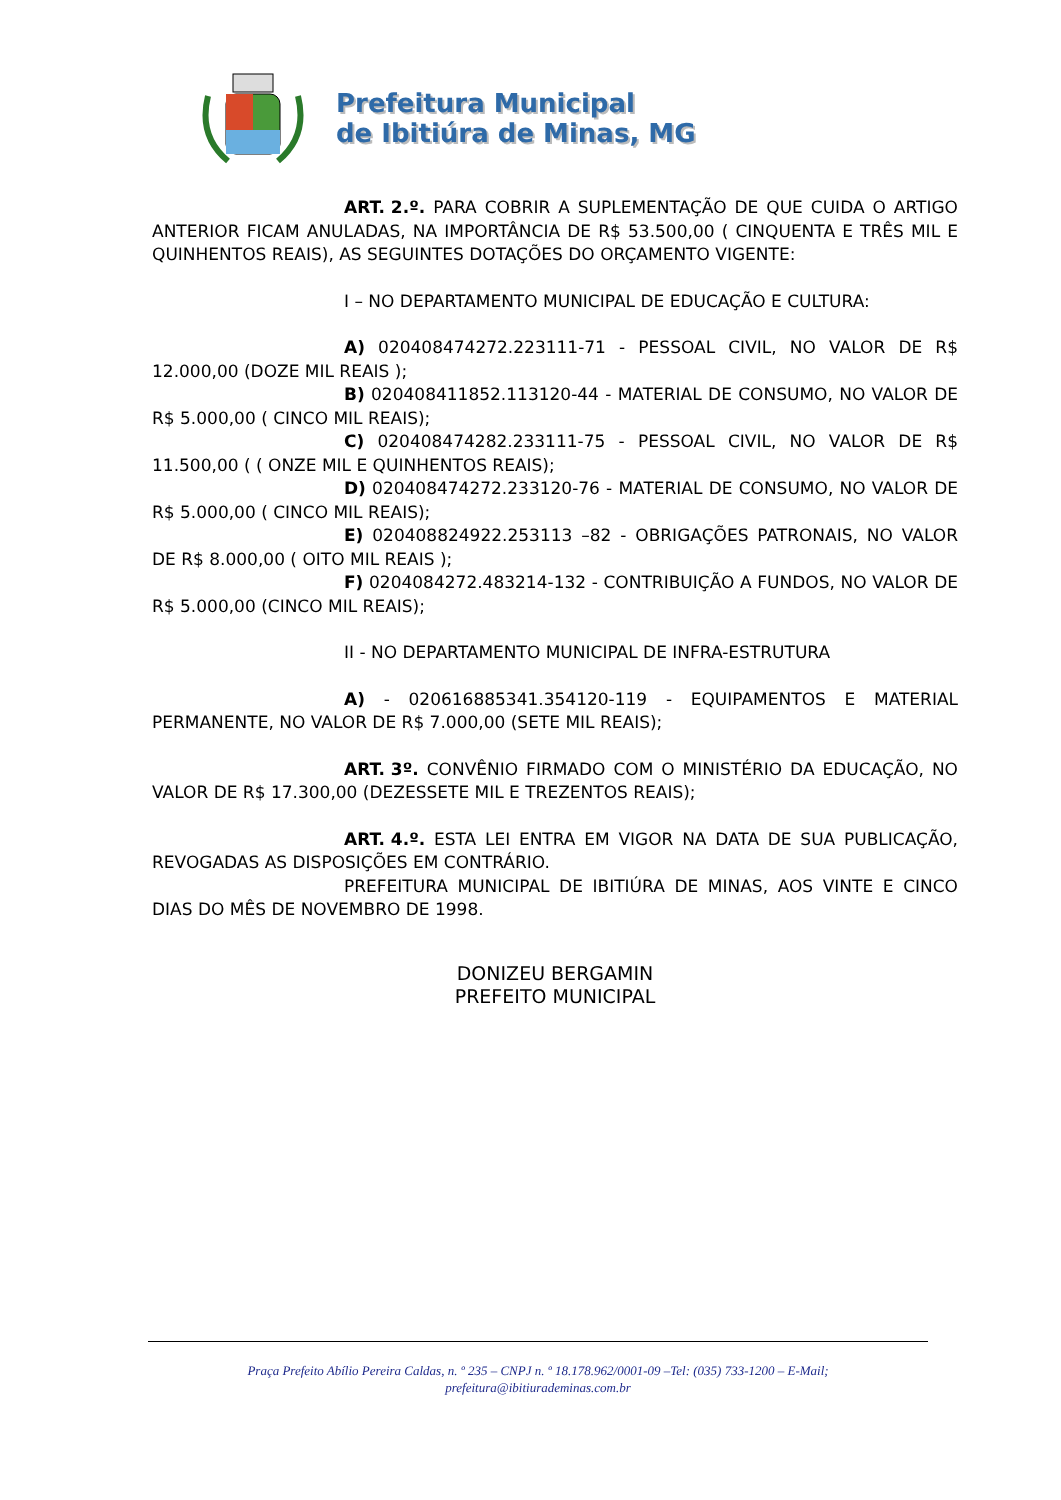Prefeitura Municipal
de Ibitiúra de Minas, MG
ART. 2.º. PARA COBRIR A SUPLEMENTAÇÃO DE QUE CUIDA O ARTIGO ANTERIOR FICAM ANULADAS, NA IMPORTÂNCIA DE R$ 53.500,00 ( CINQUENTA E TRÊS MIL E QUINHENTOS REAIS), AS SEGUINTES DOTAÇÕES DO ORÇAMENTO VIGENTE:
I – NO DEPARTAMENTO MUNICIPAL DE EDUCAÇÃO E CULTURA:
A) 020408474272.223111-71 - PESSOAL CIVIL, NO VALOR DE R$ 12.000,00 (DOZE MIL REAIS );
B) 020408411852.113120-44 - MATERIAL DE CONSUMO, NO VALOR DE R$ 5.000,00 ( CINCO MIL REAIS);
C) 020408474282.233111-75 - PESSOAL CIVIL, NO VALOR DE R$ 11.500,00 ( ( ONZE MIL E QUINHENTOS REAIS);
D) 020408474272.233120-76 - MATERIAL DE CONSUMO, NO VALOR DE R$ 5.000,00 ( CINCO MIL REAIS);
E) 020408824922.253113 –82 - OBRIGAÇÕES PATRONAIS, NO VALOR DE R$ 8.000,00 ( OITO MIL REAIS );
F) 0204084272.483214-132 - CONTRIBUIÇÃO A FUNDOS, NO VALOR DE R$ 5.000,00 (CINCO MIL REAIS);
II - NO DEPARTAMENTO MUNICIPAL DE INFRA-ESTRUTURA
A) - 020616885341.354120-119 - EQUIPAMENTOS E MATERIAL PERMANENTE, NO VALOR DE R$ 7.000,00 (SETE MIL REAIS);
ART. 3º. CONVÊNIO FIRMADO COM O MINISTÉRIO DA EDUCAÇÃO, NO VALOR DE R$ 17.300,00 (DEZESSETE MIL E TREZENTOS REAIS);
ART. 4.º. ESTA LEI ENTRA EM VIGOR NA DATA DE SUA PUBLICAÇÃO, REVOGADAS AS DISPOSIÇÕES EM CONTRÁRIO.
PREFEITURA MUNICIPAL DE IBITIÚRA DE MINAS, AOS VINTE E CINCO DIAS DO MÊS DE NOVEMBRO DE 1998.
DONIZEU BERGAMIN
PREFEITO MUNICIPAL
Praça Prefeito Abílio Pereira Caldas, n. º 235 – CNPJ n. º 18.178.962/0001-09 –Tel: (035) 733-1200 – E-Mail;
prefeitura@ibitiurademinas.com.br